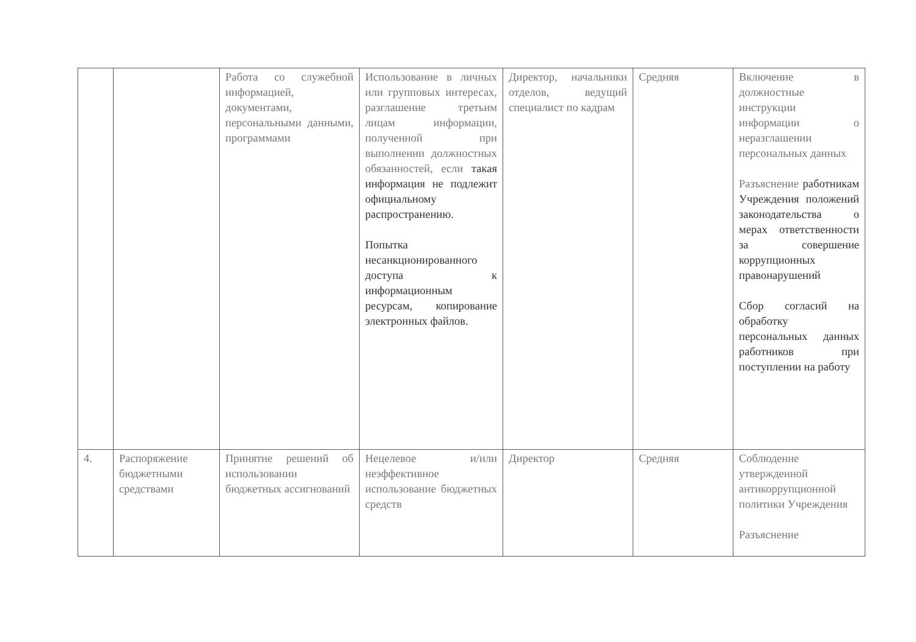| | | Работа со служебной информацией, документами, персональными данными, программами | Использование в личных или групповых интересах, разглашение третьим лицам информации, полученной при выполнении должностных обязанностей, если такая информация не подлежит официальному распространению. Попытка несанкционированного доступа к информационным ресурсам, копирование электронных файлов. | Директор, начальники отделов, ведущий специалист по кадрам | Средняя | Включение в должностные инструкции информации о неразглашении персональных данных Разъяснение работникам Учреждения положений законодательства о мерах ответственности за совершение коррупционных правонарушений Сбор согласий на обработку персональных данных работников при поступлении на работу |
| 4. | Распоряжение бюджетными средствами | Принятие решений об использовании бюджетных ассигнований | Нецелевое и/или неэффективное использование бюджетных средств | Директор | Средняя | Соблюдение утвержденной антикоррупционной политики Учреждения Разъяснение |